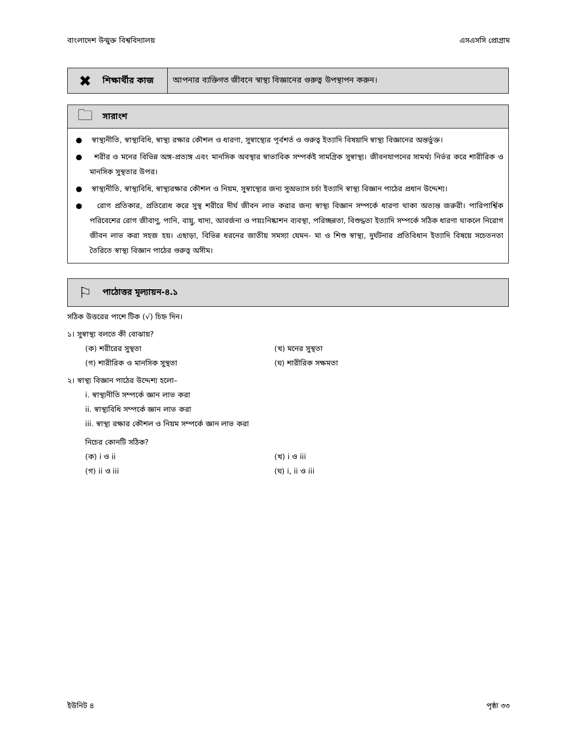বাংলাদেশ উন্মুক্ত বিশ্ববিদ্যালয় এসএসসি প্রোগ্রাম
✖ শিক্ষার্থীর কাজ আপনার ব্যক্তিগত জীবনে স্বাস্থ্য বিজ্ঞানের গুরুত্ব উপস্থাপন করুন।
🗀 সারাংশ
● স্বাস্থ্যনীতি, স্বাস্থ্যবিধি, স্বাস্থ্য রক্ষার কৌশল ও ধারণা, সুস্বাস্থ্যের পূর্বশর্ত ও গুরুত্ব ইত্যাদি বিষয়াদি স্বাস্থ্য বিজ্ঞানের অন্তর্ভুক্ত।
● শরীর ও মনের বিভিন্ন অঙ্গ-প্রত্যঙ্গ এবং মানসিক অবস্থার স্বাভাবিক সম্পর্কই সামগ্রিক সুস্বাস্থ্য। জীবনযাপনের সামর্থ্য নির্ভর করে শারীরিক ও মানসিক সুস্থতার উপর।
● স্বাস্থ্যনীতি, স্বাস্থ্যবিধি, স্বাস্থ্যরক্ষার কৌশল ও নিয়ম, সুস্বাস্থ্যের জন্য সুঅভ্যাস চর্চা ইত্যাদি স্বাস্থ্য বিজ্ঞান পাঠের প্রধান উদ্দেশ্য।
● রোগ প্রতিকার, প্রতিরোধ করে সুস্থ শরীরে দীর্ঘ জীবন লাভ করার জন্য স্বাস্থ্য বিজ্ঞান সম্পর্কে ধারণা থাকা অত্যন্ত জরুরী। পারিপার্শ্বিক পরিবেশের রোগ জীবাণু, পানি, বায়ু, খাদ্য, আবর্জনা ও পয়ঃনিষ্কাশন ব্যবস্থা, পরিচ্ছন্নতা, বিশুদ্ধতা ইত্যাদি সম্পর্কে সঠিক ধারণা থাকলে নিরোগ জীবন লাভ করা সহজ হয়। এছাড়া, বিভিন্ন ধরনের জাতীয় সমস্যা যেমন- মা ও শিশু স্বাস্থ্য, দুর্ঘটনার প্রতিবিধান ইত্যাদি বিষয়ে সচেতনতা তৈরিতে স্বাস্থ্য বিজ্ঞান পাঠের গুরুত্ব অসীম।
⚐ পাঠোত্তর মূল্যায়ন-৪.১
সঠিক উত্তরের পাশে টিক (√) চিহ্ন দিন।
১। সুস্বাস্থ্য বলতে কী বোঝায়?
(ক) শরীরের সুস্থতা (খ) মনের সুস্থতা
(গ) শারীরিক ও মানসিক সুস্থতা (ঘ) শারীরিক সক্ষমতা
২। স্বাস্থ্য বিজ্ঞান পাঠের উদ্দেশ্য হলো–
i. স্বাস্থ্যনীতি সম্পর্কে জ্ঞান লাভ করা
ii. স্বাস্থ্যবিধি সম্পর্কে জ্ঞান লাভ করা
iii. স্বাস্থ্য রক্ষার কৌশল ও নিয়ম সম্পর্কে জ্ঞান লাভ করা
নিচের কোনটি সঠিক?
(ক) i ও ii (খ) i ও iii
(গ) ii ও iii (ঘ) i, ii ও iii
ইউনিট ৪ পৃষ্ঠা ৩৩